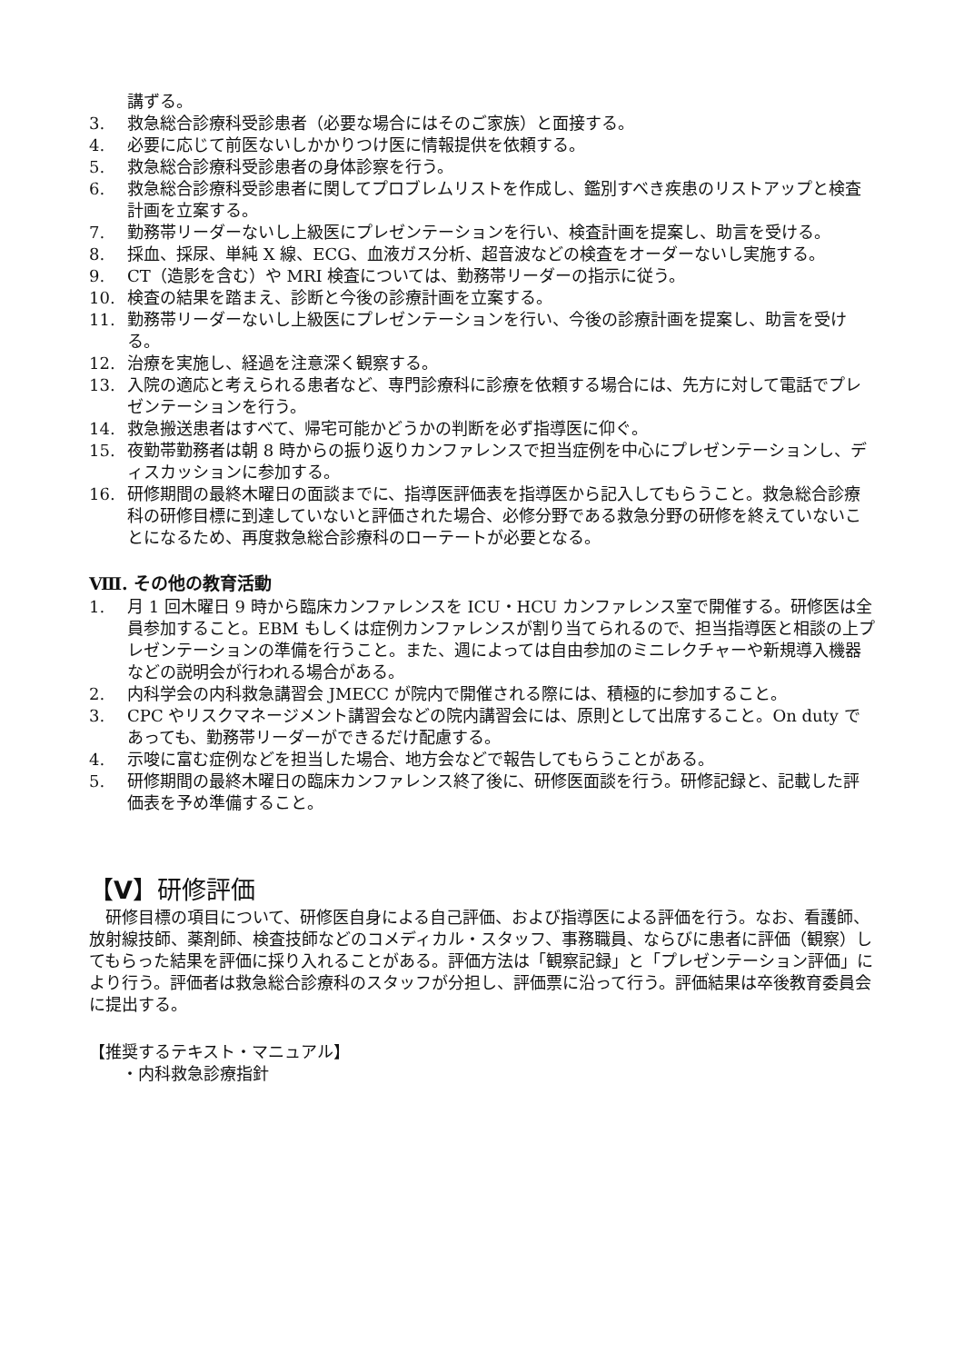講ずる。
3. 救急総合診療科受診患者（必要な場合にはそのご家族）と面接する。
4. 必要に応じて前医ないしかかりつけ医に情報提供を依頼する。
5. 救急総合診療科受診患者の身体診察を行う。
6. 救急総合診療科受診患者に関してプロブレムリストを作成し、鑑別すべき疾患のリストアップと検査計画を立案する。
7. 勤務帯リーダーないし上級医にプレゼンテーションを行い、検査計画を提案し、助言を受ける。
8. 採血、採尿、単純 X 線、ECG、血液ガス分析、超音波などの検査をオーダーないし実施する。
9. CT（造影を含む）や MRI 検査については、勤務帯リーダーの指示に従う。
10. 検査の結果を踏まえ、診断と今後の診療計画を立案する。
11. 勤務帯リーダーないし上級医にプレゼンテーションを行い、今後の診療計画を提案し、助言を受ける。
12. 治療を実施し、経過を注意深く観察する。
13. 入院の適応と考えられる患者など、専門診療科に診療を依頼する場合には、先方に対して電話でプレゼンテーションを行う。
14. 救急搬送患者はすべて、帰宅可能かどうかの判断を必ず指導医に仰ぐ。
15. 夜勤帯勤務者は朝 8 時からの振り返りカンファレンスで担当症例を中心にプレゼンテーションし、ディスカッションに参加する。
16. 研修期間の最終木曜日の面談までに、指導医評価表を指導医から記入してもらうこと。救急総合診療科の研修目標に到達していないと評価された場合、必修分野である救急分野の研修を終えていないことになるため、再度救急総合診療科のローテートが必要となる。
Ⅷ. その他の教育活動
1. 月 1 回木曜日 9 時から臨床カンファレンスを ICU・HCU カンファレンス室で開催する。研修医は全員参加すること。EBM もしくは症例カンファレンスが割り当てられるので、担当指導医と相談の上プレゼンテーションの準備を行うこと。また、週によっては自由参加のミニレクチャーや新規導入機器などの説明会が行われる場合がある。
2. 内科学会の内科救急講習会 JMECC が院内で開催される際には、積極的に参加すること。
3. CPC やリスクマネージメント講習会などの院内講習会には、原則として出席すること。On duty であっても、勤務帯リーダーができるだけ配慮する。
4. 示唆に富む症例などを担当した場合、地方会などで報告してもらうことがある。
5. 研修期間の最終木曜日の臨床カンファレンス終了後に、研修医面談を行う。研修記録と、記載した評価表を予め準備すること。
【Ⅴ】研修評価
　研修目標の項目について、研修医自身による自己評価、および指導医による評価を行う。なお、看護師、放射線技師、薬剤師、検査技師などのコメディカル・スタッフ、事務職員、ならびに患者に評価（観察）してもらった結果を評価に採り入れることがある。評価方法は「観察記録」と「プレゼンテーション評価」により行う。評価者は救急総合診療科のスタッフが分担し、評価票に沿って行う。評価結果は卒後教育委員会に提出する。
【推奨するテキスト・マニュアル】
　　・内科救急診療指針